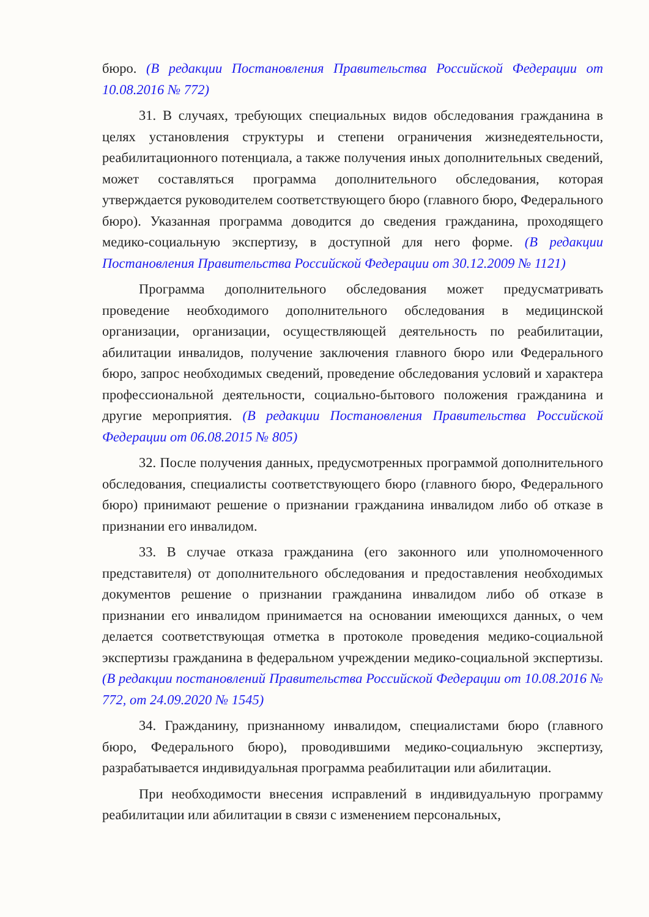бюро. (В редакции Постановления Правительства Российской Федерации от 10.08.2016 № 772)
31. В случаях, требующих специальных видов обследования гражданина в целях установления структуры и степени ограничения жизнедеятельности, реабилитационного потенциала, а также получения иных дополнительных сведений, может составляться программа дополнительного обследования, которая утверждается руководителем соответствующего бюро (главного бюро, Федерального бюро). Указанная программа доводится до сведения гражданина, проходящего медико-социальную экспертизу, в доступной для него форме. (В редакции Постановления Правительства Российской Федерации от 30.12.2009 № 1121)
Программа дополнительного обследования может предусматривать проведение необходимого дополнительного обследования в медицинской организации, организации, осуществляющей деятельность по реабилитации, абилитации инвалидов, получение заключения главного бюро или Федерального бюро, запрос необходимых сведений, проведение обследования условий и характера профессиональной деятельности, социально-бытового положения гражданина и другие мероприятия. (В редакции Постановления Правительства Российской Федерации от 06.08.2015 № 805)
32. После получения данных, предусмотренных программой дополнительного обследования, специалисты соответствующего бюро (главного бюро, Федерального бюро) принимают решение о признании гражданина инвалидом либо об отказе в признании его инвалидом.
33. В случае отказа гражданина (его законного или уполномоченного представителя) от дополнительного обследования и предоставления необходимых документов решение о признании гражданина инвалидом либо об отказе в признании его инвалидом принимается на основании имеющихся данных, о чем делается соответствующая отметка в протоколе проведения медико-социальной экспертизы гражданина в федеральном учреждении медико-социальной экспертизы. (В редакции постановлений Правительства Российской Федерации от 10.08.2016 № 772, от 24.09.2020 № 1545)
34. Гражданину, признанному инвалидом, специалистами бюро (главного бюро, Федерального бюро), проводившими медико-социальную экспертизу, разрабатывается индивидуальная программа реабилитации или абилитации.
При необходимости внесения исправлений в индивидуальную программу реабилитации или абилитации в связи с изменением персональных,